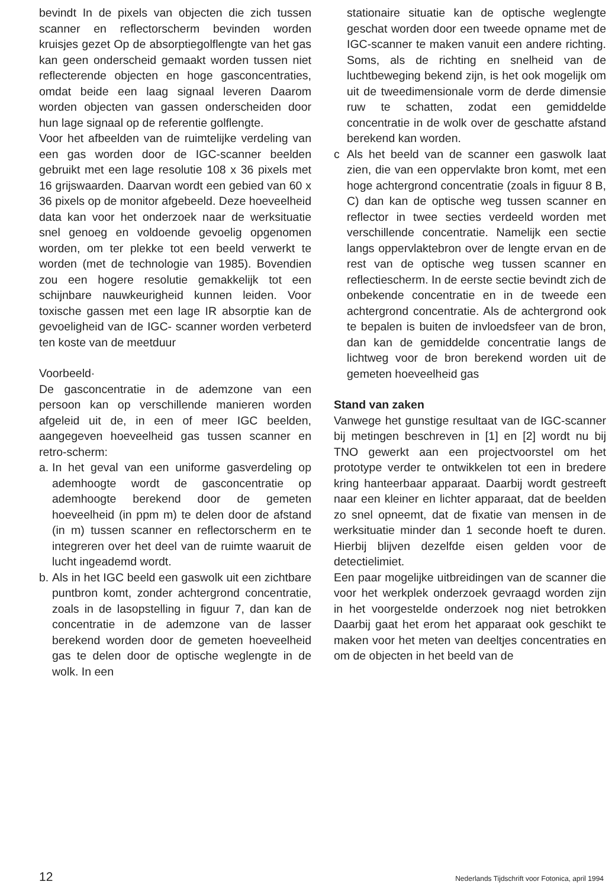bevindt In de pixels van objecten die zich tussen scanner en reflectorscherm bevinden worden kruisjes gezet Op de absorptiegolflengte van het gas kan geen onderscheid gemaakt worden tussen niet reflecterende objecten en hoge gasconcentraties, omdat beide een laag signaal leveren Daarom worden objecten van gassen onderscheiden door hun lage signaal op de referentie golflengte.
Voor het afbeelden van de ruimtelijke verdeling van een gas worden door de IGC-scanner beelden gebruikt met een lage resolutie 108 x 36 pixels met 16 grijswaarden. Daarvan wordt een gebied van 60 x 36 pixels op de monitor afgebeeld. Deze hoeveelheid data kan voor het onderzoek naar de werksituatie snel genoeg en voldoende gevoelig opgenomen worden, om ter plekke tot een beeld verwerkt te worden (met de technologie van 1985). Bovendien zou een hogere resolutie gemakkelijk tot een schijnbare nauwkeurigheid kunnen leiden. Voor toxische gassen met een lage IR absorptie kan de gevoeligheid van de IGC- scanner worden verbeterd ten koste van de meetduur
Voorbeeld·
De gasconcentratie in de ademzone van een persoon kan op verschillende manieren worden afgeleid uit de, in een of meer IGC beelden, aangegeven hoeveelheid gas tussen scanner en retro-scherm:
a.
In het geval van een uniforme gasverdeling op ademhoogte wordt de gasconcentratie op ademhoogte berekend door de gemeten hoeveelheid (in ppm m) te delen door de afstand (in m) tussen scanner en reflectorscherm en te integreren over het deel van de ruimte waaruit de lucht ingeademd wordt.
b.
Als in het IGC beeld een gaswolk uit een zichtbare puntbron komt, zonder achtergrond concentratie, zoals in de lasopstelling in figuur 7, dan kan de concentratie in de ademzone van de lasser berekend worden door de gemeten hoeveelheid gas te delen door de optische weglengte in de wolk. In een
stationaire situatie kan de optische weglengte geschat worden door een tweede opname met de IGC-scanner te maken vanuit een andere richting. Soms, als de richting en snelheid van de luchtbeweging bekend zijn, is het ook mogelijk om uit de tweedimensionale vorm de derde dimensie ruw te schatten, zodat een gemiddelde concentratie in de wolk over de geschatte afstand berekend kan worden.
c Als het beeld van de scanner een gaswolk laat zien, die van een oppervlakte bron komt, met een hoge achtergrond concentratie (zoals in figuur 8 B, C) dan kan de optische weg tussen scanner en reflector in twee secties verdeeld worden met verschillende concentratie. Namelijk een sectie langs oppervlaktebron over de lengte ervan en de rest van de optische weg tussen scanner en reflectiescherm. In de eerste sectie bevindt zich de onbekende concentratie en in de tweede een achtergrond concentratie. Als de achtergrond ook te bepalen is buiten de invloedsfeer van de bron, dan kan de gemiddelde concentratie langs de lichtweg voor de bron berekend worden uit de gemeten hoeveelheid gas
Stand van zaken
Vanwege het gunstige resultaat van de IGC-scanner bij metingen beschreven in [1] en [2] wordt nu bij TNO gewerkt aan een projectvoorstel om het prototype verder te ontwikkelen tot een in bredere kring hanteerbaar apparaat. Daarbij wordt gestreeft naar een kleiner en lichter apparaat, dat de beelden zo snel opneemt, dat de fixatie van mensen in de werksituatie minder dan 1 seconde hoeft te duren. Hierbij blijven dezelfde eisen gelden voor de detectielimiet.
Een paar mogelijke uitbreidingen van de scanner die voor het werkplek onderzoek gevraagd worden zijn in het voorgestelde onderzoek nog niet betrokken Daarbij gaat het erom het apparaat ook geschikt te maken voor het meten van deeltjes concentraties en om de objecten in het beeld van de
12 Nederlands Tijdschrift voor Fotonica, april 1994